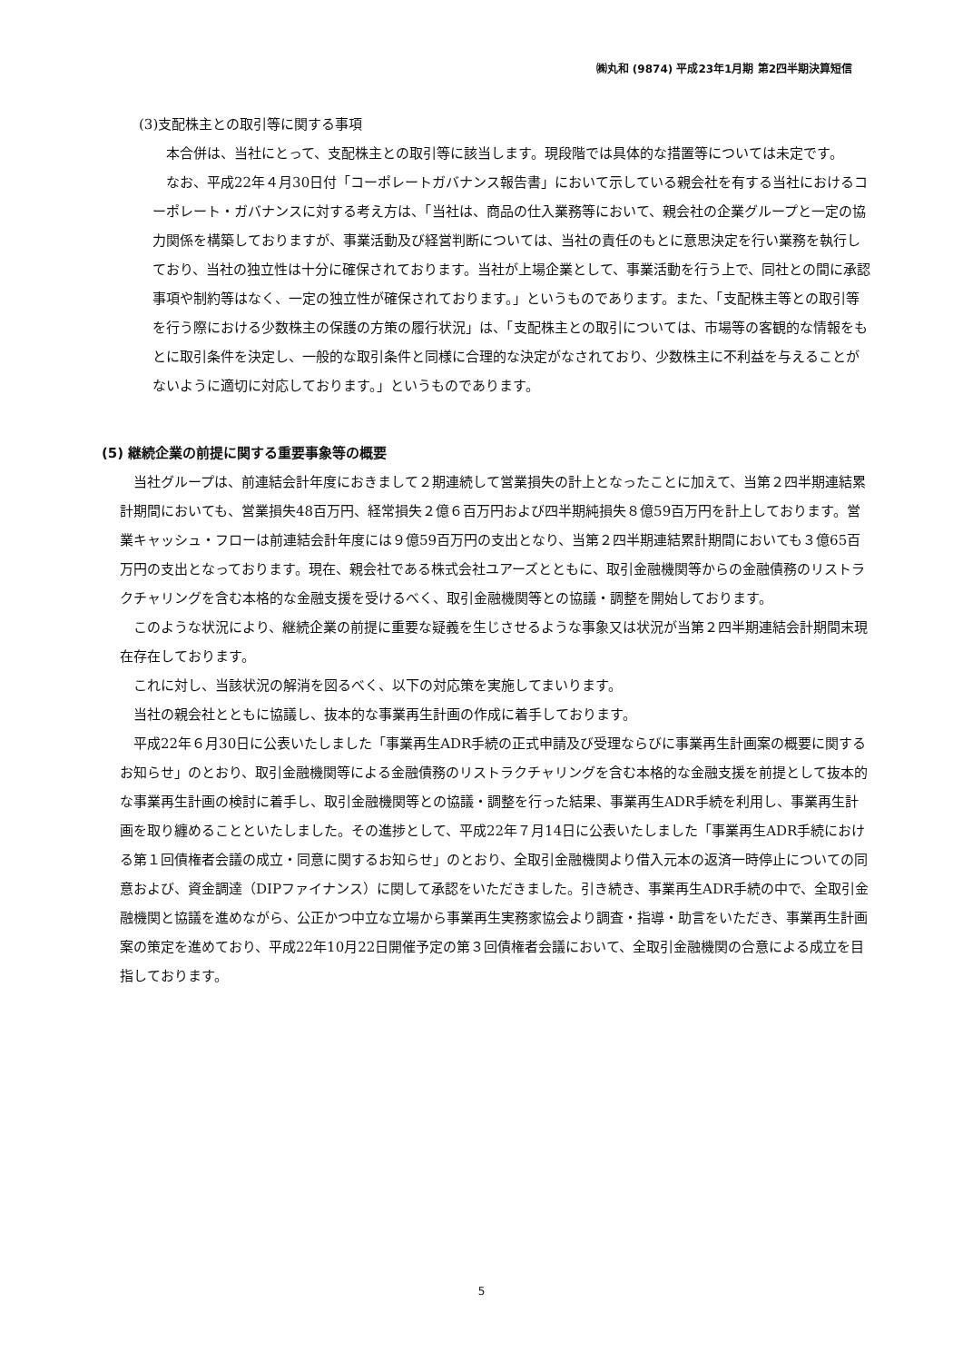㈱丸和 (9874) 平成23年1月期 第2四半期決算短信
(3)支配株主との取引等に関する事項
本合併は、当社にとって、支配株主との取引等に該当します。現段階では具体的な措置等については未定です。
なお、平成22年４月30日付「コーポレートガバナンス報告書」において示している親会社を有する当社におけるコーポレート・ガバナンスに対する考え方は、「当社は、商品の仕入業務等において、親会社の企業グループと一定の協力関係を構築しておりますが、事業活動及び経営判断については、当社の責任のもとに意思決定を行い業務を執行しており、当社の独立性は十分に確保されております。当社が上場企業として、事業活動を行う上で、同社との間に承認事項や制約等はなく、一定の独立性が確保されております。」というものであります。また、「支配株主等との取引等を行う際における少数株主の保護の方策の履行状況」は、「支配株主との取引については、市場等の客観的な情報をもとに取引条件を決定し、一般的な取引条件と同様に合理的な決定がなされており、少数株主に不利益を与えることがないように適切に対応しております。」というものであります。
(5) 継続企業の前提に関する重要事象等の概要
当社グループは、前連結会計年度におきまして２期連続して営業損失の計上となったことに加えて、当第２四半期連結累計期間においても、営業損失48百万円、経常損失２億６百万円および四半期純損失８億59百万円を計上しております。営業キャッシュ・フローは前連結会計年度には９億59百万円の支出となり、当第２四半期連結累計期間においても３億65百万円の支出となっております。現在、親会社である株式会社ユアーズとともに、取引金融機関等からの金融債務のリストラクチャリングを含む本格的な金融支援を受けるべく、取引金融機関等との協議・調整を開始しております。
このような状況により、継続企業の前提に重要な疑義を生じさせるような事象又は状況が当第２四半期連結会計期間末現在存在しております。
これに対し、当該状況の解消を図るべく、以下の対応策を実施してまいります。
当社の親会社とともに協議し、抜本的な事業再生計画の作成に着手しております。
平成22年６月30日に公表いたしました「事業再生ADR手続の正式申請及び受理ならびに事業再生計画案の概要に関するお知らせ」のとおり、取引金融機関等による金融債務のリストラクチャリングを含む本格的な金融支援を前提として抜本的な事業再生計画の検討に着手し、取引金融機関等との協議・調整を行った結果、事業再生ADR手続を利用し、事業再生計画を取り纏めることといたしました。その進捗として、平成22年７月14日に公表いたしました「事業再生ADR手続における第１回債権者会議の成立・同意に関するお知らせ」のとおり、全取引金融機関より借入元本の返済一時停止についての同意および、資金調達（DIPファイナンス）に関して承認をいただきました。引き続き、事業再生ADR手続の中で、全取引金融機関と協議を進めながら、公正かつ中立な立場から事業再生実務家協会より調査・指導・助言をいただき、事業再生計画案の策定を進めており、平成22年10月22日開催予定の第３回債権者会議において、全取引金融機関の合意による成立を目指しております。
5